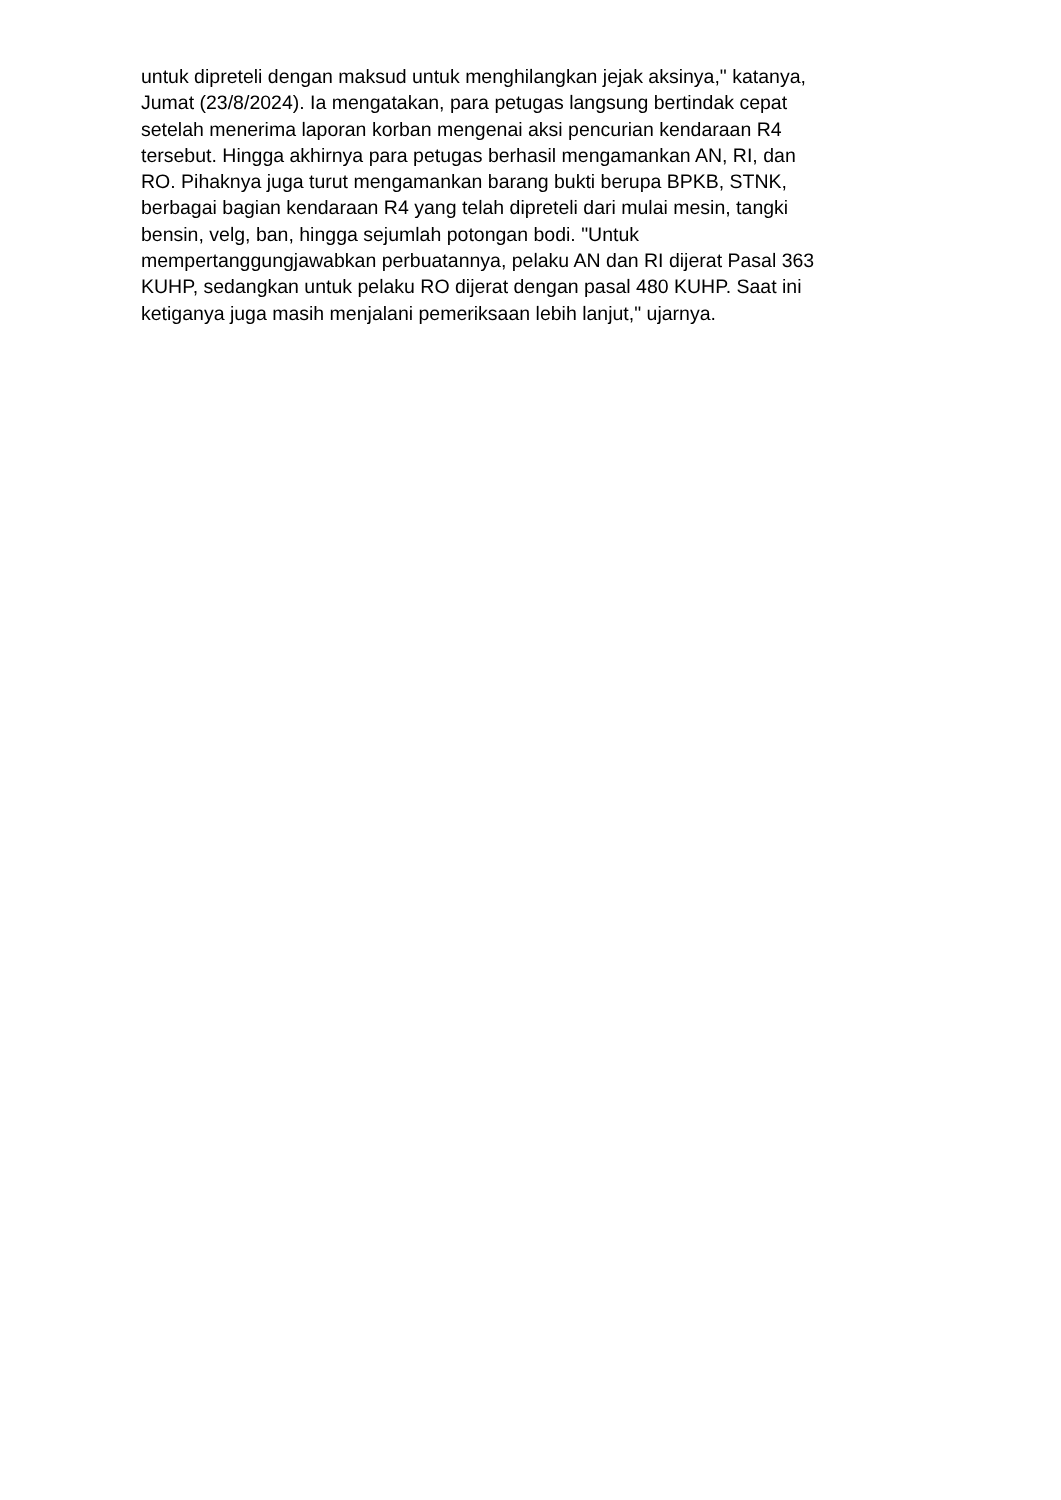untuk dipreteli dengan maksud untuk menghilangkan jejak aksinya," katanya,
Jumat (23/8/2024). Ia mengatakan, para petugas langsung bertindak cepat
setelah menerima laporan korban mengenai aksi pencurian kendaraan R4
tersebut. Hingga akhirnya para petugas berhasil mengamankan AN, RI, dan
RO. Pihaknya juga turut mengamankan barang bukti berupa BPKB, STNK,
berbagai bagian kendaraan R4 yang telah dipreteli dari mulai mesin, tangki
bensin, velg, ban, hingga sejumlah potongan bodi. "Untuk
mempertanggungjawabkan perbuatannya, pelaku AN dan RI dijerat Pasal 363
KUHP, sedangkan untuk pelaku RO dijerat dengan pasal 480 KUHP. Saat ini
ketiganya juga masih menjalani pemeriksaan lebih lanjut," ujarnya.